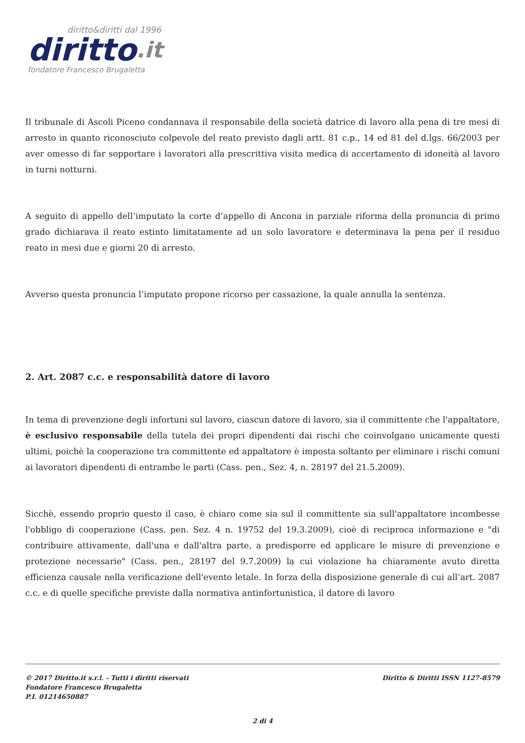diritto&diritti dal 1996
diritto.it
fondatore Francesco Brugaletta
Il tribunale di Ascoli Piceno condannava il responsabile della società datrice di lavoro alla pena di tre mesi di arresto in quanto riconosciuto colpevole del reato previsto dagli artt. 81 c.p., 14 ed 81 del d.lgs. 66/2003 per aver omesso di far sopportare i lavoratori alla prescrittiva visita medica di accertamento di idoneità al lavoro in turni notturni.
A seguito di appello dell’imputato la corte d’appello di Ancona in parziale riforma della pronuncia di primo grado dichiarava il reato estinto limitatamente ad un solo lavoratore e determinava la pena per il residuo reato in mesi due e giorni 20 di arresto.
Avverso questa pronuncia l’imputato propone ricorso per cassazione, la quale annulla la sentenza.
2. Art. 2087 c.c. e responsabilità datore di lavoro
In tema di prevenzione degli infortuni sul lavoro, ciascun datore di lavoro, sia il committente che l'appaltatore, è esclusivo responsabile della tutela dei propri dipendenti dai rischi che coinvolgano unicamente questi ultimi, poichè la cooperazione tra committente ed appaltatore è imposta soltanto per eliminare i rischi comuni ai lavoratori dipendenti di entrambe le parti (Cass. pen., Sez. 4, n. 28197 del 21.5.2009).
Sicchè, essendo proprio questo il caso, è chiaro come sia sul il committente sia sull'appaltatore incombesse l'obbligo di cooperazione (Cass. pen. Sez. 4 n. 19752 del 19.3.2009), cioè di reciproca informazione e "di contribuire attivamente, dall'una e dall'altra parte, a predisporre ed applicare le misure di prevenzione e protezione necessarie" (Cass. pen., 28197 del 9.7.2009) la cui violazione ha chiaramente avuto diretta efficienza causale nella verificazione dell'evento letale. In forza della disposizione generale di cui all’art. 2087 c.c. e di quelle specifiche previste dalla normativa antinfortunistica, il datore di lavoro
Diritto & Diritti ISSN 1127-8579 © 2017 Diritto.it s.r.l. - Tutti i diritti riservati
Fondatore Francesco Brugaletta
P.I. 01214650887
2 di 4